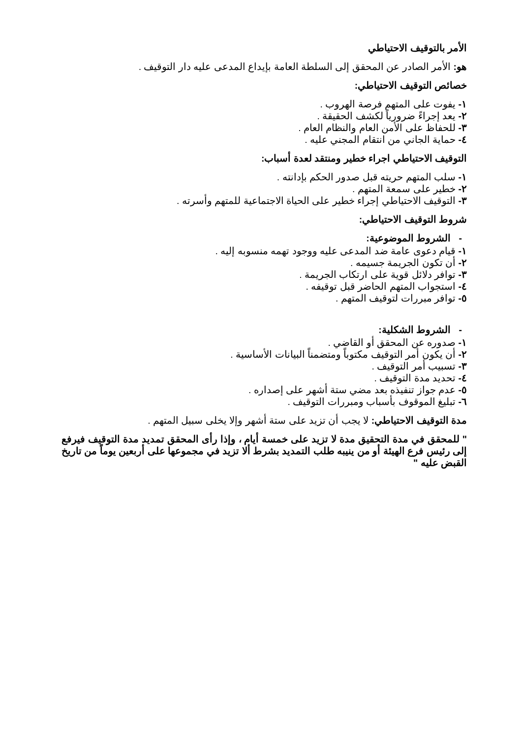الأمر بالتوقيف الاحتياطي
هو: الأمر الصادر عن المحقق إلى السلطة العامة بإيداع المدعى عليه دار التوقيف .
خصائص التوقيف الاحتياطي:
١- يفوت على المتهم فرصة الهروب .
٢- يعد إجراءً ضرورياً لكشف الحقيقة .
٣- للحفاظ على الأمن العام والنظام العام .
٤- حماية الجاني من انتقام المجني عليه .
التوقيف الاحتياطي اجراء خطير ومنتقد لعدة أسباب:
١- سلب المتهم حريته قبل صدور الحكم بإدانته .
٢- خطير على سمعة المتهم .
٣- التوقيف الاحتياطي إجراء خطير على الحياة الاجتماعية للمتهم وأسرته .
شروط التوقيف الاحتياطي:
- الشروط الموضوعية:
١- قيام دعوى عامة ضد المدعى عليه ووجود تهمه منسوبه إليه .
٢- أن تكون الجريمة جسيمه .
٣- توافر دلائل قوية على ارتكاب الجريمة .
٤- استجواب المتهم الحاضر قبل توقيفه .
٥- توافر مبررات لتوقيف المتهم .
- الشروط الشكلية:
١- صدوره عن المحقق أو القاضي .
٢- أن يكون أمر التوقيف مكتوباً ومتضمناً البيانات الأساسية .
٣- تسبيب أمر التوقيف .
٤- تحديد مدة التوقيف .
٥- عدم جواز تنفيذه بعد مضي ستة أشهر على إصداره .
٦- تبليغ الموقوف بأسباب ومبررات التوقيف .
مدة التوقيف الاحتياطي: لا يجب أن تزيد على ستة أشهر وإلا يخلى سبيل المتهم .
" للمحقق في مدة التحقيق مدة لا تزيد على خمسة أيام ، وإذا رأى المحقق تمديد مدة التوقيف فيرفع إلى رئيس فرع الهيئة أو من ينيبه طلب التمديد بشرط ألا تزيد في مجموعها على أربعين يوماً من تاريخ القبض عليه "